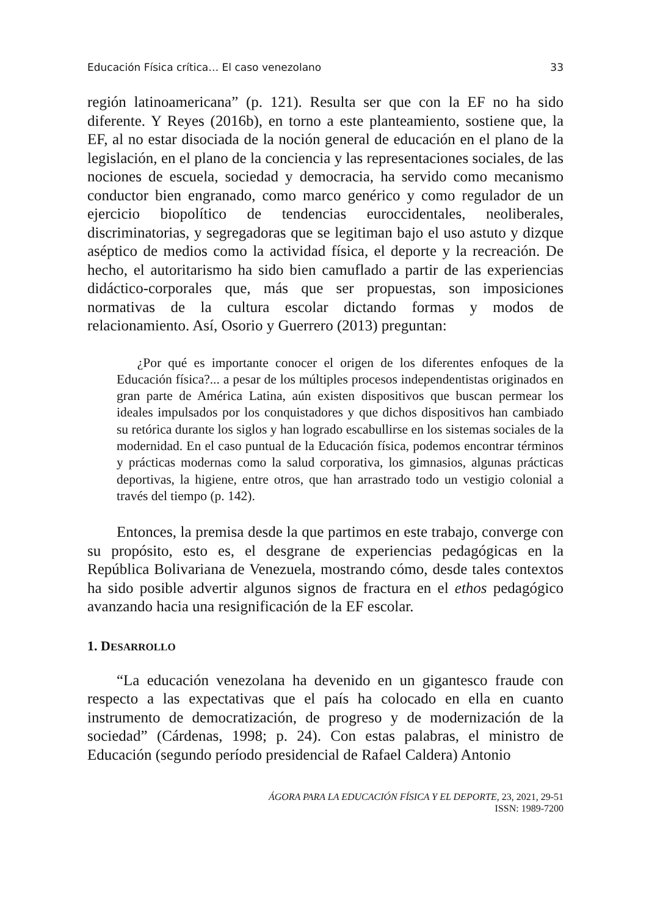Educación Física crítica… El caso venezolano 33
región latinoamericana” (p. 121). Resulta ser que con la EF no ha sido diferente. Y Reyes (2016b), en torno a este planteamiento, sostiene que, la EF, al no estar disociada de la noción general de educación en el plano de la legislación, en el plano de la conciencia y las representaciones sociales, de las nociones de escuela, sociedad y democracia, ha servido como mecanismo conductor bien engranado, como marco genérico y como regulador de un ejercicio biopolítico de tendencias euroccidentales, neoliberales, discriminatorias, y segregadoras que se legitiman bajo el uso astuto y dizque aséptico de medios como la actividad física, el deporte y la recreación. De hecho, el autoritarismo ha sido bien camuflado a partir de las experiencias didáctico-corporales que, más que ser propuestas, son imposiciones normativas de la cultura escolar dictando formas y modos de relacionamiento. Así, Osorio y Guerrero (2013) preguntan:
¿Por qué es importante conocer el origen de los diferentes enfoques de la Educación física?... a pesar de los múltiples procesos independentistas originados en gran parte de América Latina, aún existen dispositivos que buscan permear los ideales impulsados por los conquistadores y que dichos dispositivos han cambiado su retórica durante los siglos y han logrado escabullirse en los sistemas sociales de la modernidad. En el caso puntual de la Educación física, podemos encontrar términos y prácticas modernas como la salud corporativa, los gimnasios, algunas prácticas deportivas, la higiene, entre otros, que han arrastrado todo un vestigio colonial a través del tiempo (p. 142).
Entonces, la premisa desde la que partimos en este trabajo, converge con su propósito, esto es, el desgrane de experiencias pedagógicas en la República Bolivariana de Venezuela, mostrando cómo, desde tales contextos ha sido posible advertir algunos signos de fractura en el ethos pedagógico avanzando hacia una resignificación de la EF escolar.
1. DESARROLLO
“La educación venezolana ha devenido en un gigantesco fraude con respecto a las expectativas que el país ha colocado en ella en cuanto instrumento de democratización, de progreso y de modernización de la sociedad” (Cárdenas, 1998; p. 24). Con estas palabras, el ministro de Educación (segundo período presidencial de Rafael Caldera) Antonio
ÁGORA PARA LA EDUCACIÓN FÍSICA Y EL DEPORTE, 23, 2021, 29-51
ISSN: 1989-7200